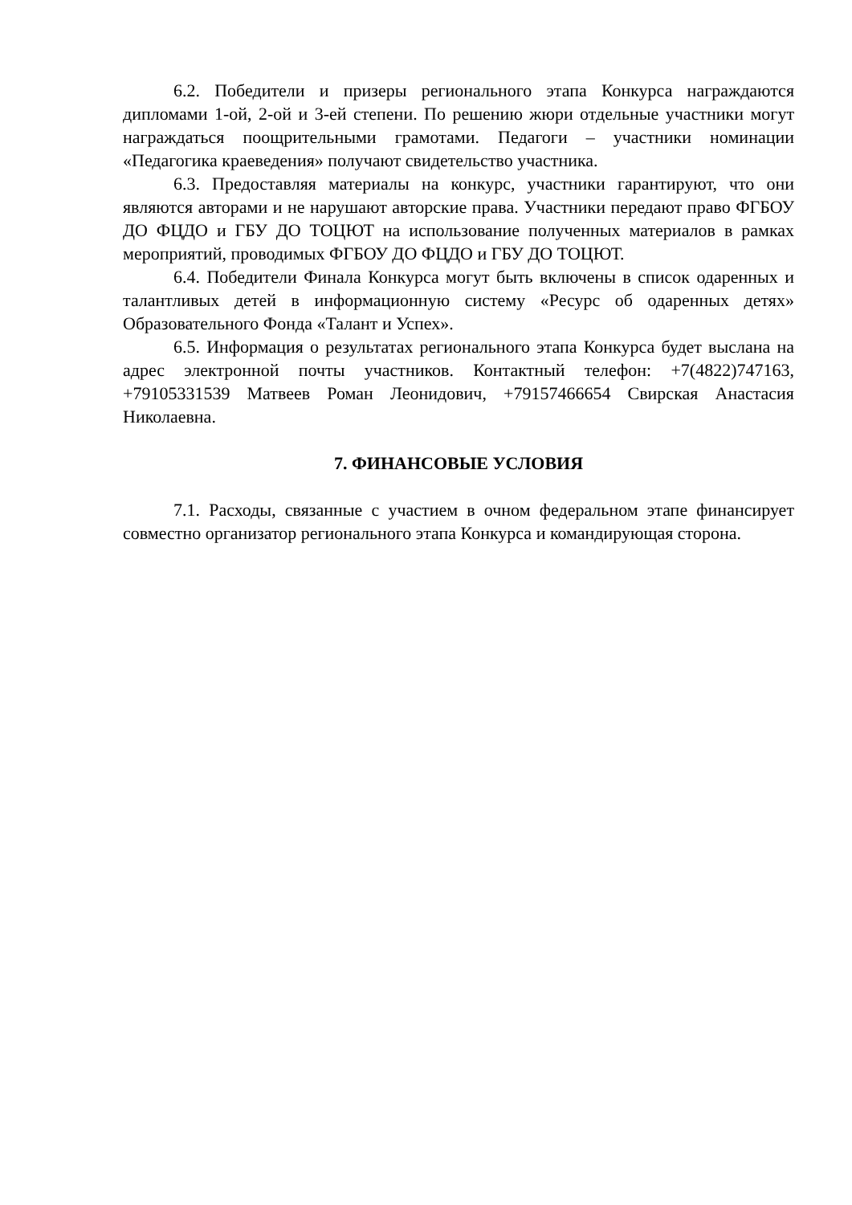6.2. Победители и призеры регионального этапа Конкурса награждаются дипломами 1-ой, 2-ой и 3-ей степени. По решению жюри отдельные участники могут награждаться поощрительными грамотами. Педагоги – участники номинации «Педагогика краеведения» получают свидетельство участника.
6.3. Предоставляя материалы на конкурс, участники гарантируют, что они являются авторами и не нарушают авторские права. Участники передают право ФГБОУ ДО ФЦДО и ГБУ ДО ТОЦЮТ на использование полученных материалов в рамках мероприятий, проводимых ФГБОУ ДО ФЦДО и ГБУ ДО ТОЦЮТ.
6.4. Победители Финала Конкурса могут быть включены в список одаренных и талантливых детей в информационную систему «Ресурс об одаренных детях» Образовательного Фонда «Талант и Успех».
6.5. Информация о результатах регионального этапа Конкурса будет выслана на адрес электронной почты участников. Контактный телефон: +7(4822)747163, +79105331539 Матвеев Роман Леонидович, +79157466654 Свирская Анастасия Николаевна.
7. ФИНАНСОВЫЕ УСЛОВИЯ
7.1. Расходы, связанные с участием в очном федеральном этапе финансирует совместно организатор регионального этапа Конкурса и командирующая сторона.